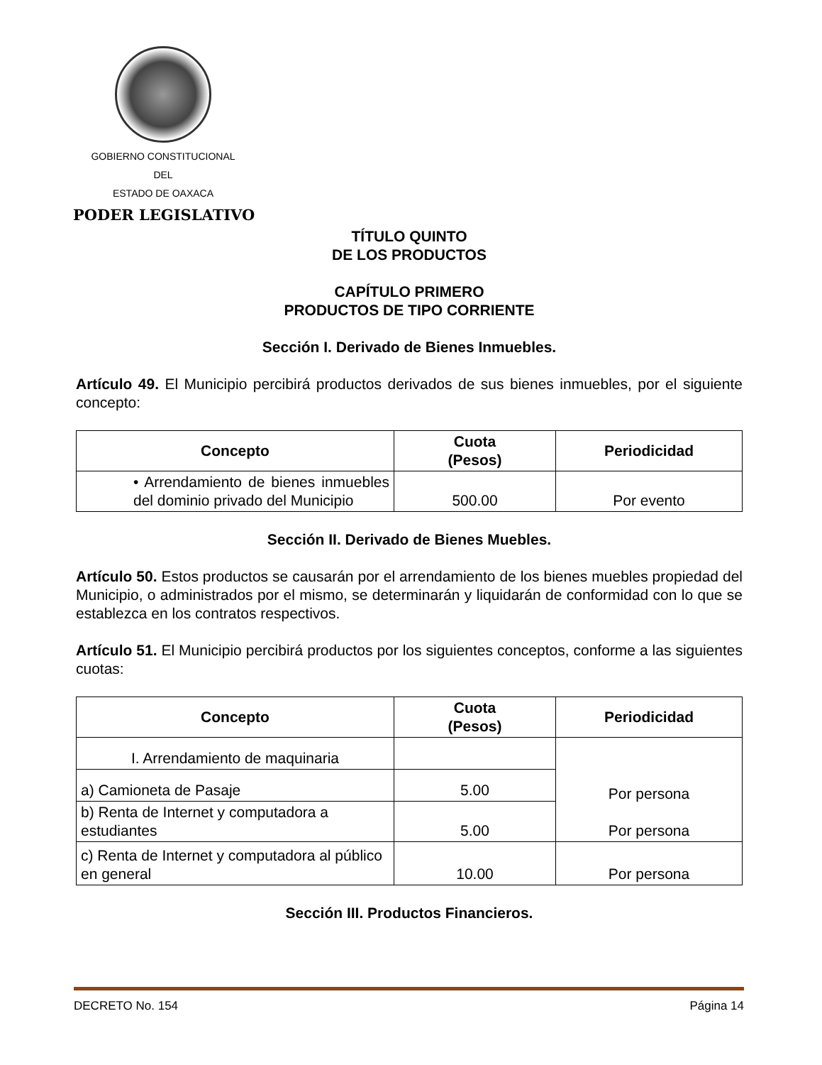GOBIERNO CONSTITUCIONAL
DEL
ESTADO DE OAXACA
PODER LEGISLATIVO
TÍTULO QUINTO
DE LOS PRODUCTOS
CAPÍTULO PRIMERO
PRODUCTOS DE TIPO CORRIENTE
Sección I. Derivado de Bienes Inmuebles.
Artículo 49. El Municipio percibirá productos derivados de sus bienes inmuebles, por el siguiente concepto:
| Concepto | Cuota (Pesos) | Periodicidad |
| --- | --- | --- |
| • Arrendamiento de bienes inmuebles del dominio privado del Municipio | 500.00 | Por evento |
Sección II. Derivado de Bienes Muebles.
Artículo 50. Estos productos se causarán por el arrendamiento de los bienes muebles propiedad del Municipio, o administrados por el mismo, se determinarán y liquidarán de conformidad con lo que se establezca en los contratos respectivos.
Artículo 51. El Municipio percibirá productos por los siguientes conceptos, conforme a las siguientes cuotas:
| Concepto | Cuota (Pesos) | Periodicidad |
| --- | --- | --- |
| I. Arrendamiento de maquinaria | | Por persona Por persona |
| a) Camioneta de Pasaje | 5.00 | |
| b) Renta de Internet y computadora a estudiantes | 5.00 | |
| c) Renta de Internet y computadora al público en general | 10.00 | Por persona |
Sección III. Productos Financieros.
DECRETO No. 154 Página 14